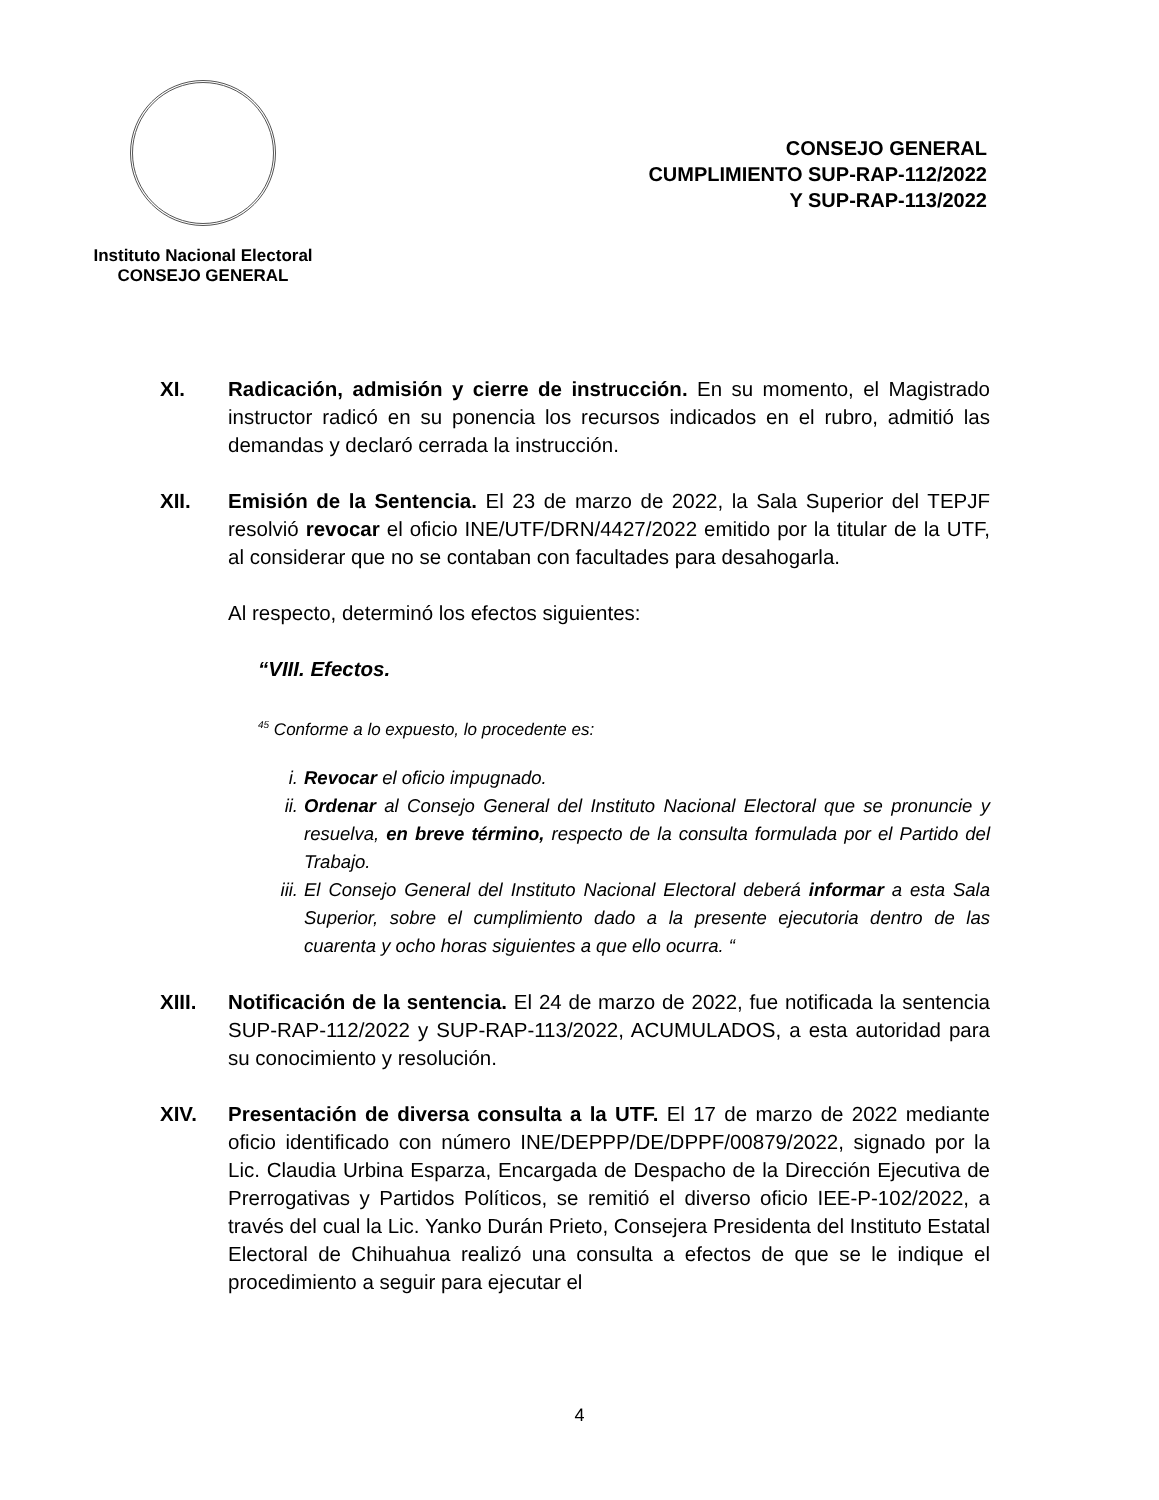Instituto Nacional Electoral
CONSEJO GENERAL
CONSEJO GENERAL
CUMPLIMIENTO SUP-RAP-112/2022
Y SUP-RAP-113/2022
XI. Radicación, admisión y cierre de instrucción. En su momento, el Magistrado instructor radicó en su ponencia los recursos indicados en el rubro, admitió las demandas y declaró cerrada la instrucción.
XII. Emisión de la Sentencia. El 23 de marzo de 2022, la Sala Superior del TEPJF resolvió revocar el oficio INE/UTF/DRN/4427/2022 emitido por la titular de la UTF, al considerar que no se contaban con facultades para desahogarla.
Al respecto, determinó los efectos siguientes:
“VIII. Efectos.
<sup>45</sup> Conforme a lo expuesto, lo procedente es:
i. Revocar el oficio impugnado.
ii. Ordenar al Consejo General del Instituto Nacional Electoral que se pronuncie y resuelva, en breve término, respecto de la consulta formulada por el Partido del Trabajo.
iii. El Consejo General del Instituto Nacional Electoral deberá informar a esta Sala Superior, sobre el cumplimiento dado a la presente ejecutoria dentro de las cuarenta y ocho horas siguientes a que ello ocurra. “
XIII. Notificación de la sentencia. El 24 de marzo de 2022, fue notificada la sentencia SUP-RAP-112/2022 y SUP-RAP-113/2022, ACUMULADOS, a esta autoridad para su conocimiento y resolución.
XIV. Presentación de diversa consulta a la UTF. El 17 de marzo de 2022 mediante oficio identificado con número INE/DEPPP/DE/DPPF/00879/2022, signado por la Lic. Claudia Urbina Esparza, Encargada de Despacho de la Dirección Ejecutiva de Prerrogativas y Partidos Políticos, se remitió el diverso oficio IEE-P-102/2022, a través del cual la Lic. Yanko Durán Prieto, Consejera Presidenta del Instituto Estatal Electoral de Chihuahua realizó una consulta a efectos de que se le indique el procedimiento a seguir para ejecutar el
4